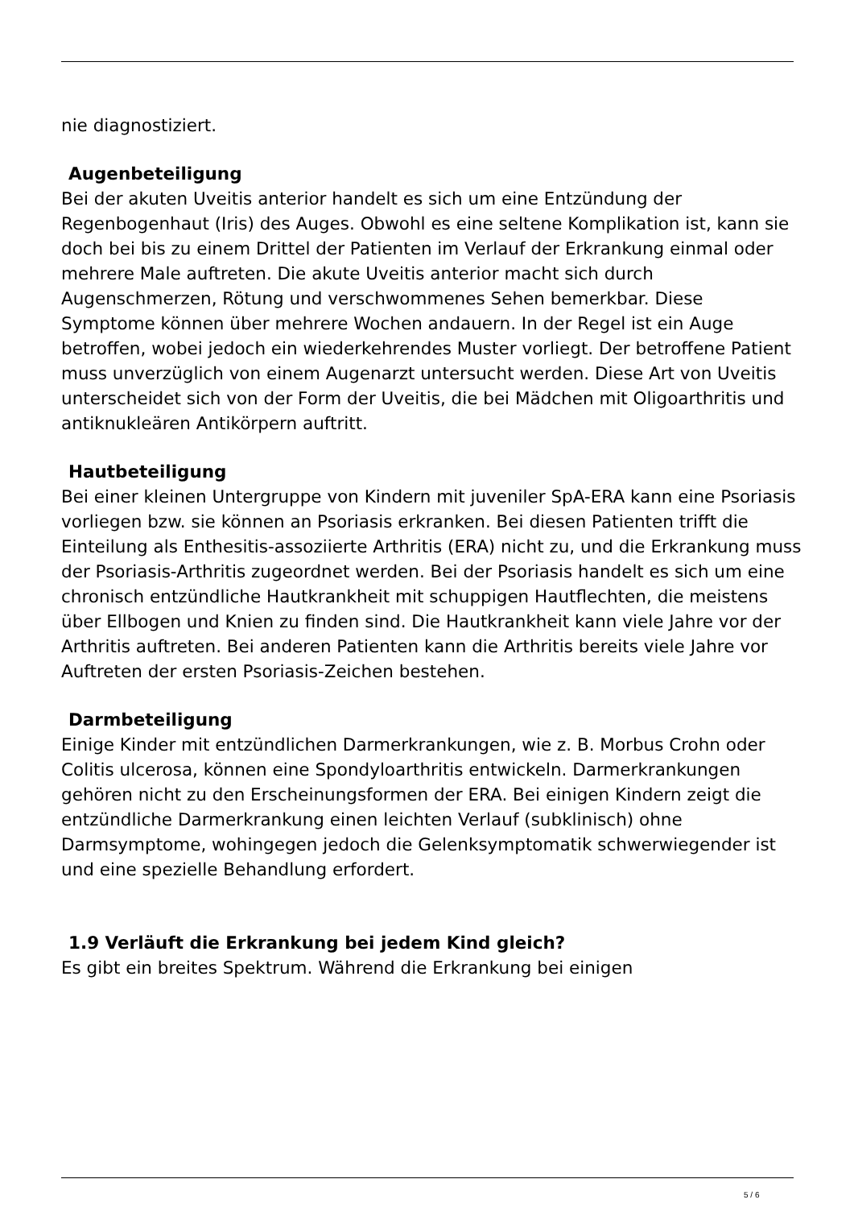nie diagnostiziert.
Augenbeteiligung
Bei der akuten Uveitis anterior handelt es sich um eine Entzündung der Regenbogenhaut (Iris) des Auges. Obwohl es eine seltene Komplikation ist, kann sie doch bei bis zu einem Drittel der Patienten im Verlauf der Erkrankung einmal oder mehrere Male auftreten. Die akute Uveitis anterior macht sich durch Augenschmerzen, Rötung und verschwommenes Sehen bemerkbar. Diese Symptome können über mehrere Wochen andauern. In der Regel ist ein Auge betroffen, wobei jedoch ein wiederkehrendes Muster vorliegt. Der betroffene Patient muss unverzüglich von einem Augenarzt untersucht werden. Diese Art von Uveitis unterscheidet sich von der Form der Uveitis, die bei Mädchen mit Oligoarthritis und antiknukleären Antikörpern auftritt.
Hautbeteiligung
Bei einer kleinen Untergruppe von Kindern mit juveniler SpA-ERA kann eine Psoriasis vorliegen bzw. sie können an Psoriasis erkranken. Bei diesen Patienten trifft die Einteilung als Enthesitis-assoziierte Arthritis (ERA) nicht zu, und die Erkrankung muss der Psoriasis-Arthritis zugeordnet werden. Bei der Psoriasis handelt es sich um eine chronisch entzündliche Hautkrankheit mit schuppigen Hautflechten, die meistens über Ellbogen und Knien zu finden sind. Die Hautkrankheit kann viele Jahre vor der Arthritis auftreten. Bei anderen Patienten kann die Arthritis bereits viele Jahre vor Auftreten der ersten Psoriasis-Zeichen bestehen.
Darmbeteiligung
Einige Kinder mit entzündlichen Darmerkrankungen, wie z. B. Morbus Crohn oder Colitis ulcerosa, können eine Spondyloarthritis entwickeln. Darmerkrankungen gehören nicht zu den Erscheinungsformen der ERA. Bei einigen Kindern zeigt die entzündliche Darmerkrankung einen leichten Verlauf (subklinisch) ohne Darmsymptome, wohingegen jedoch die Gelenksymptomatik schwerwiegender ist und eine spezielle Behandlung erfordert.
1.9 Verläuft die Erkrankung bei jedem Kind gleich?
Es gibt ein breites Spektrum. Während die Erkrankung bei einigen
5 / 6